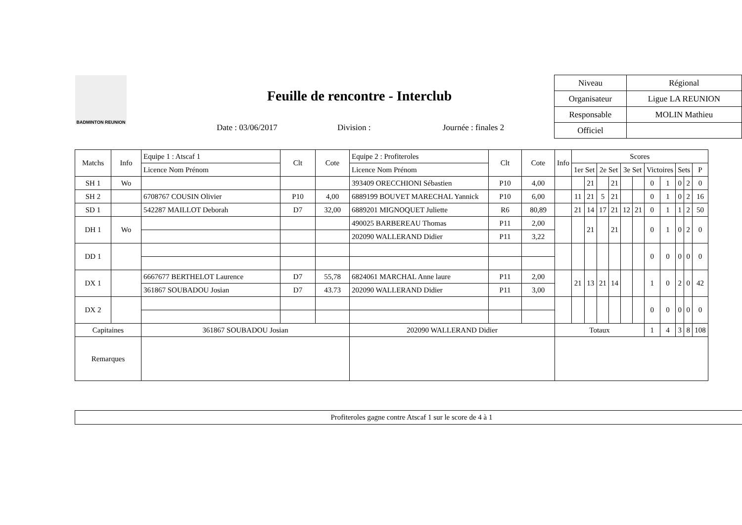BADMINTON REUNION
Feuille de rencontre - Interclub
Date : 03/06/2017 Division : Journée : finales 2
| Niveau | Régional |
| Organisateur | Ligue LA REUNION |
| Responsable | MOLIN Mathieu |
| Officiel | |
| Matchs | Info | Equipe 1 : Atscaf 1 | Clt | Cote | Equipe 2 : Profiteroles | Clt | Cote | Info | Scores | | | | | | | | | | |
| --- | --- | --- | --- | --- | --- | --- | --- | --- | --- | --- | --- | --- | --- | --- | --- | --- | --- | --- | --- |
| | | Licence Nom Prénom | | | Licence Nom Prénom | | | | 1er Set | | 2e Set | | 3e Set | | Victoires | | Sets | | P |
| SH 1 | Wo | | | | 393409 ORECCHIONI Sébastien | P10 | 4,00 | | | 21 | | 21 | | | 0 | 1 | 0 | 2 | 0 |
| SH 2 | | 6708767 COUSIN Olivier | P10 | 4,00 | 6889199 BOUVET MARECHAL Yannick | P10 | 6,00 | | 11 | 21 | 5 | 21 | | | 0 | 1 | 0 | 2 | 16 |
| SD 1 | | 542287 MAILLOT Deborah | D7 | 32,00 | 6889201 MIGNOQUET Juliette | R6 | 80,89 | | 21 | 14 | 17 | 21 | 12 | 21 | 0 | 1 | 1 | 2 | 50 |
| DH 1 | Wo | | | | 490025 BARBEREAU Thomas | P11 | 2,00 | | | 21 | | 21 | | | 0 | 1 | 0 | 2 | 0 |
| | | | | | 202090 WALLERAND Didier | P11 | 3,22 | | | | | | | | | | | | |
| DD 1 | | | | | | | | | | | | | | | 0 | 0 | 0 | 0 | 0 |
| DX 1 | | 6667677 BERTHELOT Laurence | D7 | 55,78 | 6824061 MARCHAL Anne laure | P11 | 2,00 | | 21 | 13 | 21 | 14 | | | 1 | 0 | 2 | 0 | 42 |
| | | 361867 SOUBADOU Josian | D7 | 43.73 | 202090 WALLERAND Didier | P11 | 3,00 | | | | | | | | | | | | |
| DX 2 | | | | | | | | | | | | | | | 0 | 0 | 0 | 0 | 0 |
| Capitaines | | 361867 SOUBADOU Josian | | | 202090 WALLERAND Didier | | | Totaux | | | | | | | 1 | 4 | 3 | 8 | 108 |
| Remarques | | | | | | | | | | | | | | | | | | | |
Profiteroles gagne contre Atscaf 1 sur le score de 4 à 1